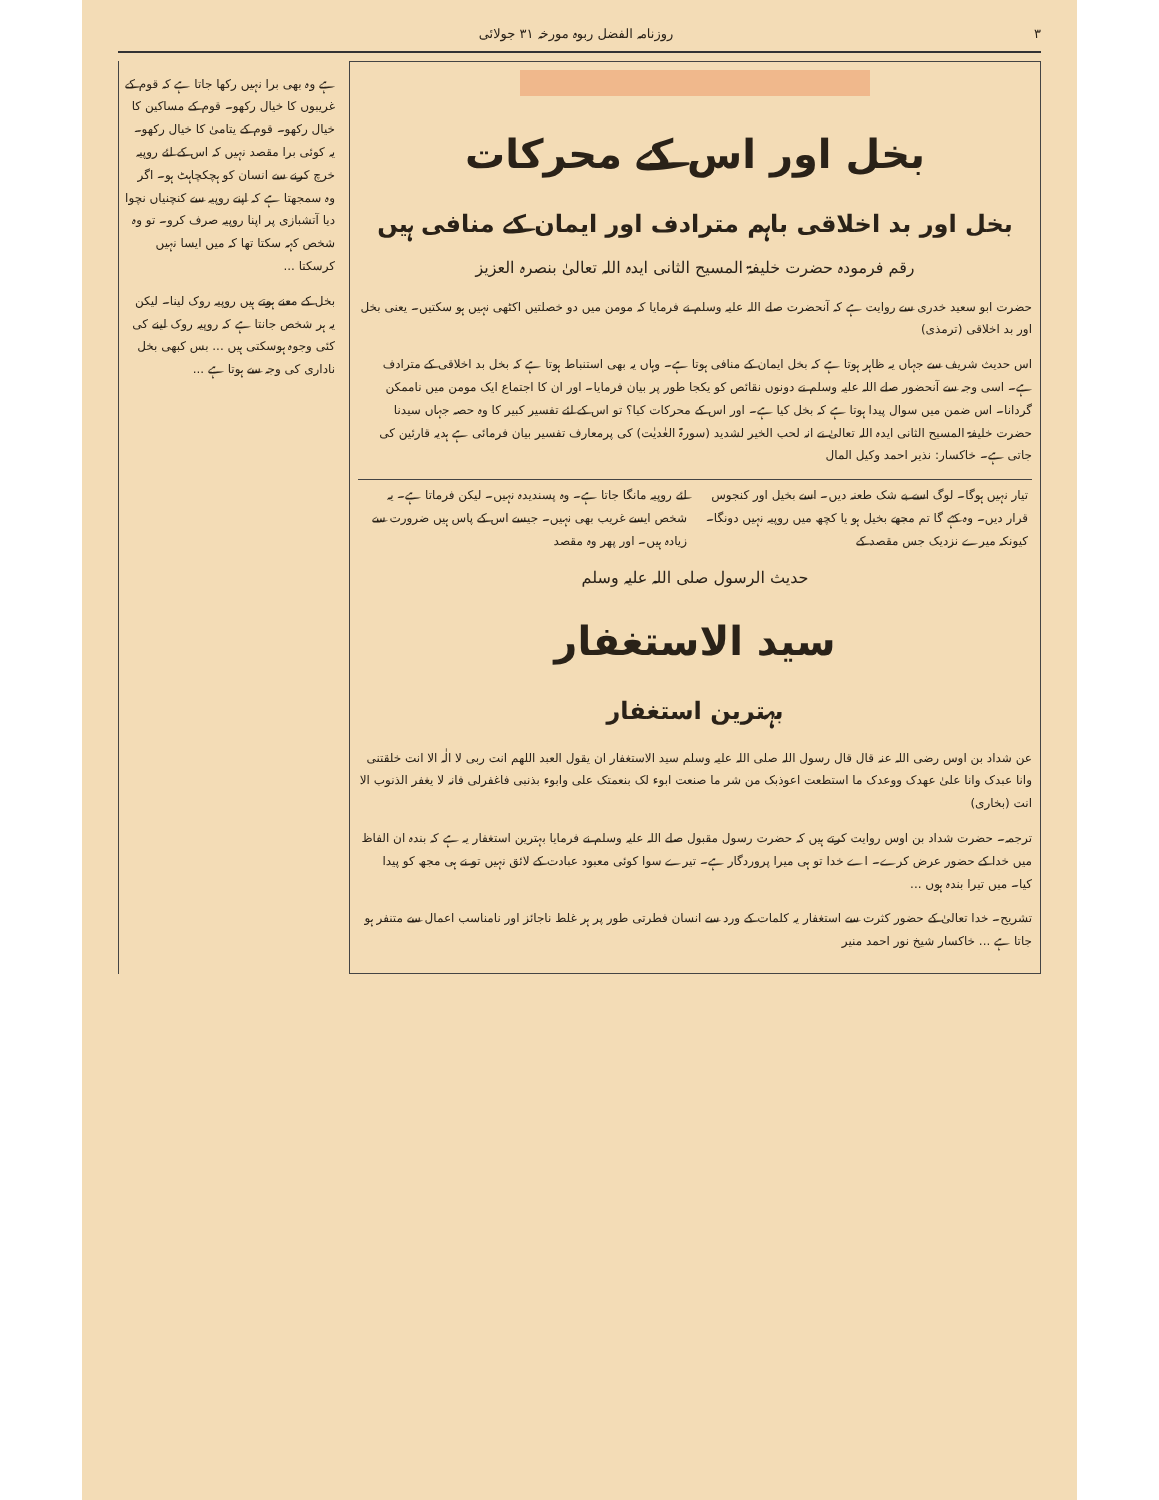۳ روزنامہ الفضل ربوہ مورخہ ۳۱ جولائی
بخل اور اس کے محرکات
بخل اور بد اخلاقی باہم مترادف اور ایمان کے منافی ہیں
رقم فرمودہ حضرت خلیفۃ المسیح الثانی ایدہ اللہ تعالیٰ بنصرہ العزیز
حضرت ابو سعید خدری سے روایت ہے کہ آنحضرت صلے اللہ علیہ وسلم نے فرمایا کہ مومن میں دو خصلتیں اکٹھی نہیں ہو سکتیں۔ یعنی بخل اور بد اخلاقی (ترمذی)
اس حدیث شریف سے جہاں یہ ظاہر ہوتا ہے کہ بخل ایمان کے منافی ہوتا ہے۔ وہاں یہ بھی استنباط ہوتا ہے کہ بخل بد اخلاقی کے مترادف ہے۔ اسی وجہ سے آنحضور صلے اللہ علیہ وسلم نے دونوں نقائص کو یکجا طور پر بیان فرمایا۔ اور ان کا اجتماع ایک مومن میں ناممکن گردانا۔ اس ضمن میں سوال پیدا ہوتا ہے کہ بخل کیا ہے۔ اور اس کے محرکات کیا؟ تو اس کے لئے تفسیر کبیر کا وہ حصہ جہاں سیدنا حضرت خلیفۃ المسیح الثانی ایدہ اللہ تعالیٰ نے انہ لحب الخیر لشدید (سورۃ العٰدیٰت) کی پرمعارف تفسیر بیان فرمائی ہے ہدیہ قارئین کی جاتی ہے۔ خاکسار: نذیر احمد وکیل المال
تیار نہیں ہوگا۔ لوگ اسے بے شک طعنہ دیں۔ اسے بخیل اور کنجوس قرار دیں۔ وہ کہے گا تم مجھے بخیل ہو یا کچھ میں روپیہ نہیں دونگا۔ کیونکہ میرے نزدیک جس مقصد کے
لئے روپیہ مانگا جاتا ہے۔ وہ پسندیدہ نہیں۔ لیکن فرماتا ہے۔ یہ شخص ایسے غریب بھی نہیں۔ جیسے اس کے پاس ہیں ضرورت سے زیادہ ہیں۔ اور پھر وہ مقصد
حدیث الرسول صلی اللہ علیہ وسلم
سید الاستغفار
بہترین استغفار
عن شداد بن اوس رضی اللہ عنہ قال قال رسول اللہ صلی اللہ علیہ وسلم سید الاستغفار ان یقول العبد اللھم انت ربی لا الٰہ الا انت خلقتنی وانا عبدک وانا علیٰ عھدک ووعدک ما استطعت اعوذبک من شر ما صنعت ابوء لک بنعمتک علی وابوء بذنبی فاغفرلی فانہ لا یغفر الذنوب الا انت (بخاری)
ترجمہ۔ حضرت شداد بن اوس روایت کرتے ہیں کہ حضرت رسول مقبول صلے اللہ علیہ وسلم نے فرمایا بہترین استغفار یہ ہے کہ بندہ ان الفاظ میں خدا کے حضور عرض کرے۔ اے خدا تو ہی میرا پروردگار ہے۔ تیرے سوا کوئی معبود عبادت کے لائق نہیں تو نے ہی مجھ کو پیدا کیا۔ میں تیرا بندہ ہوں ...
تشریح۔ خدا تعالیٰ کے حضور کثرت سے استغفار یہ کلمات کے ورد سے انسان فطرتی طور پر ہر غلط ناجائز اور نامناسب اعمال سے متنفر ہو جاتا ہے ... خاکسار شیخ نور احمد منیر
ہے وہ بھی برا نہیں رکھا جاتا ہے کہ قوم کے غریبوں کا خیال رکھو۔ قوم کے مساکین کا خیال رکھو۔ قوم کے یتامیٰ کا خیال رکھو۔ یہ کوئی برا مقصد نہیں کہ اس کے لئے روپیہ خرچ کرنے سے انسان کو ہچکچاہٹ ہو۔ اگر وہ سمجھتا ہے کہ اپنے روپیہ سے کنچنیاں نچوا دیا آتشبازی پر اپنا روپیہ صرف کرو۔ تو وہ شخص کہہ سکتا تھا کہ میں ایسا نہیں کرسکتا ...
بخل کے معنے ہوتے ہیں روپیہ روک لینا۔ لیکن یہ ہر شخص جانتا ہے کہ روپیہ روک لینے کی کئی وجوہ ہوسکتی ہیں ... بس کبھی بخل ناداری کی وجہ سے ہوتا ہے ...